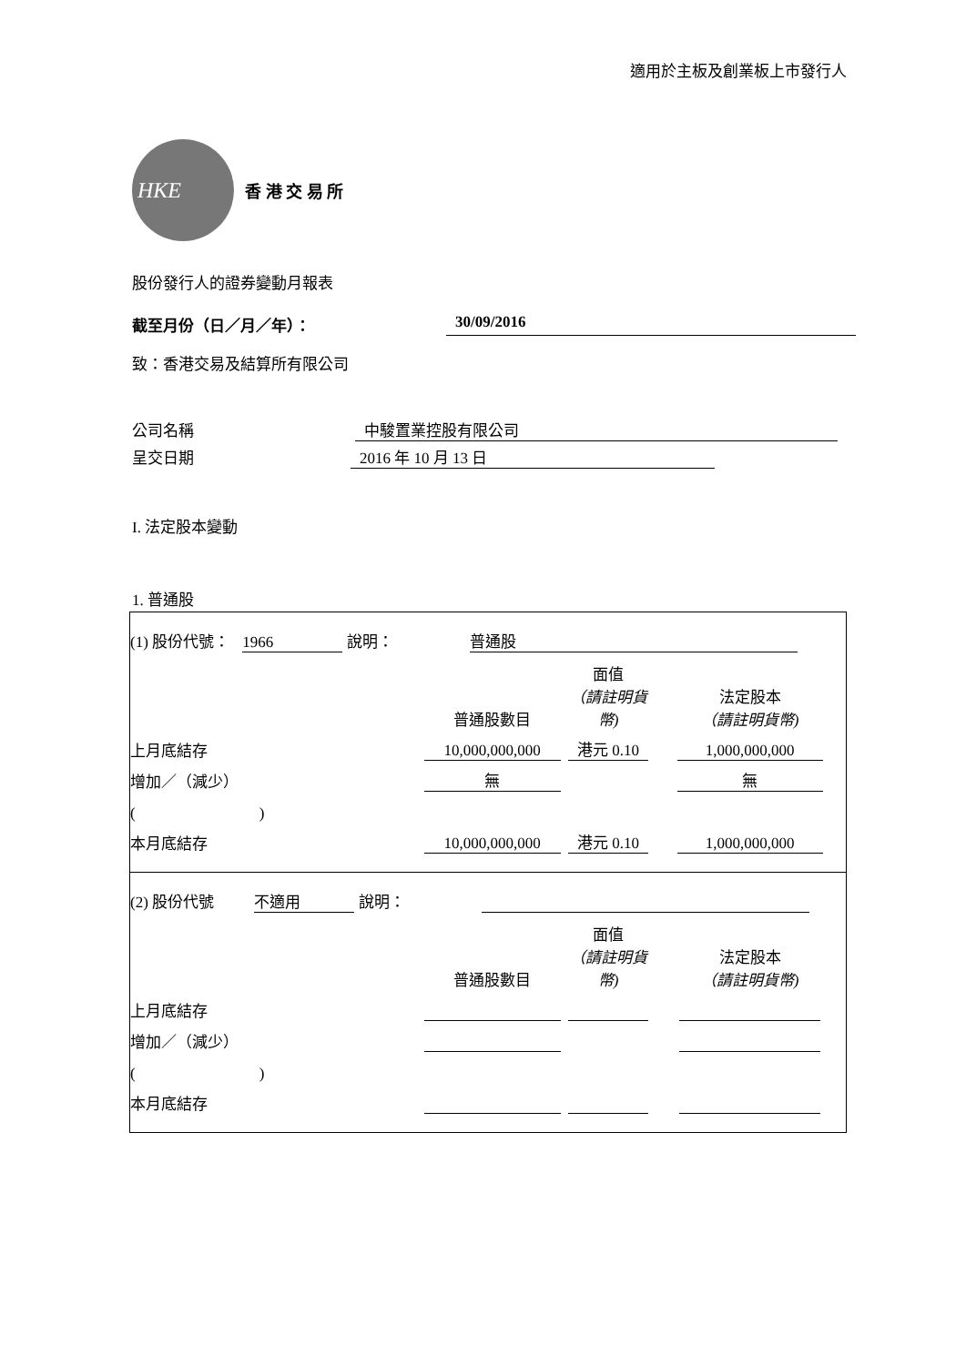適用於主板及創業板上市發行人
HKE
香 港 交 易 所
股份發行人的證券變動月報表
截至月份（日／月／年）： 30/09/2016
致：香港交易及結算所有限公司
公司名稱 中駿置業控股有限公司
呈交日期 2016 年 10 月 13 日
I. 法定股本變動
1. 普通股
(1) 股份代號： 1966 說明： 普通股
| | 普通股數目 | 面值 （請註明貨幣) | 法定股本 （請註明貨幣) |
| 上月底結存 | 10,000,000,000 | 港元 0.10 | 1,000,000,000 |
| 增加／（減少） | 無 | | 無 |
| ( ) | | | |
| 本月底結存 | 10,000,000,000 | 港元 0.10 | 1,000,000,000 |
(2) 股份代號 不適用 說明：
| | 普通股數目 | 面值 （請註明貨幣) | 法定股本 （請註明貨幣) |
| 上月底結存 | | | |
| 增加／（減少） | | | |
| ( ) | | | |
| 本月底結存 | | | |